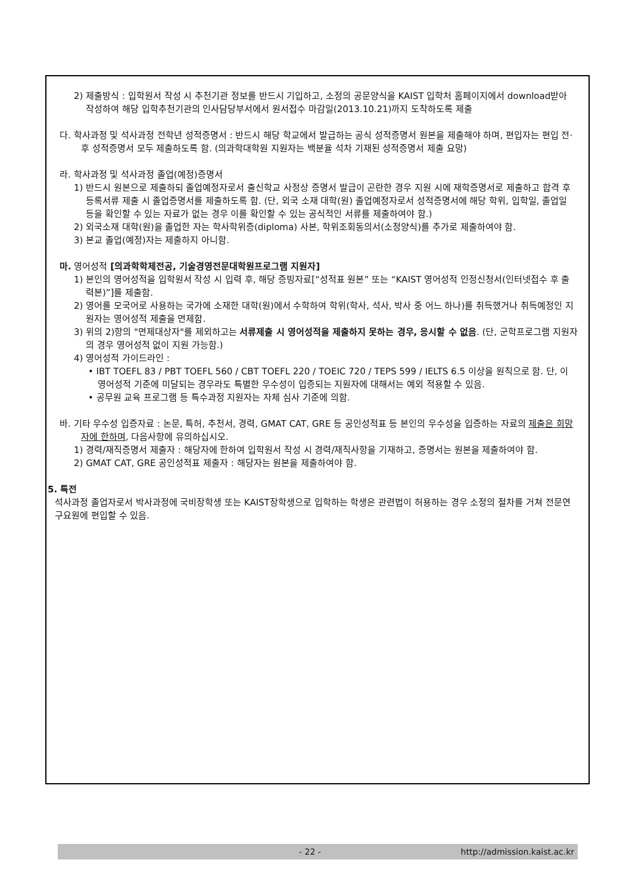2) 제출방식 : 입학원서 작성 시 추천기관 정보를 반드시 기입하고, 소정의 공문양식을 KAIST 입학처 홈페이지에서 download받아 작성하여 해당 입학추천기관의 인사담당부서에서 원서접수 마감일(2013.10.21)까지 도착하도록 제출
다. 학사과정 및 석사과정 전학년 성적증명서 : 반드시 해당 학교에서 발급하는 공식 성적증명서 원본을 제출해야 하며, 편입자는 편입 전·후 성적증명서 모두 제출하도록 함. (의과학대학원 지원자는 백분율 석차 기재된 성적증명서 제출 요망)
라. 학사과정 및 석사과정 졸업(예정)증명서
1) 반드시 원본으로 제출하되 졸업예정자로서 출신학교 사정상 증명서 발급이 곤란한 경우 지원 시에 재학증명서로 제출하고 합격 후 등록서류 제출 시 졸업증명서를 제출하도록 함. (단, 외국 소재 대학(원) 졸업예정자로서 성적증명서에 해당 학위, 입학일, 졸업일 등을 확인할 수 있는 자료가 없는 경우 이를 확인할 수 있는 공식적인 서류를 제출하여야 함.)
2) 외국소재 대학(원)을 졸업한 자는 학사학위증(diploma) 사본, 학위조회동의서(소정양식)를 추가로 제출하여야 함.
3) 본교 졸업(예정)자는 제출하지 아니함.
마. 영어성적 [의과학학제전공, 기술경영전문대학원프로그램 지원자]
1) 본인의 영어성적을 입학원서 작성 시 입력 후, 해당 증빙자료[“성적표 원본” 또는 “KAIST 영어성적 인정신청서(인터넷접수 후 출력본)”]를 제출함.
2) 영어를 모국어로 사용하는 국가에 소재한 대학(원)에서 수학하여 학위(학사, 석사, 박사 중 어느 하나)를 취득했거나 취득예정인 지원자는 영어성적 제출을 면제함.
3) 위의 2)항의 "면제대상자"를 제외하고는 서류제출 시 영어성적을 제출하지 못하는 경우, 응시할 수 없음. (단, 군학프로그램 지원자의 경우 영어성적 없이 지원 가능함.)
4) 영어성적 가이드라인 :
• IBT TOEFL 83 / PBT TOEFL 560 / CBT TOEFL 220 / TOEIC 720 / TEPS 599 / IELTS 6.5 이상을 원칙으로 함. 단, 이 영어성적 기준에 미달되는 경우라도 특별한 우수성이 입증되는 지원자에 대해서는 예외 적용할 수 있음.
• 공무원 교육 프로그램 등 특수과정 지원자는 자체 심사 기준에 의함.
바. 기타 우수성 입증자료 : 논문, 특허, 추천서, 경력, GMAT CAT, GRE 등 공인성적표 등 본인의 우수성을 입증하는 자료의 제출은 희망자에 한하며, 다음사항에 유의하십시오.
1) 경력/재직증명서 제출자 : 해당자에 한하여 입학원서 작성 시 경력/재직사항을 기재하고, 증명서는 원본을 제출하여야 함.
2) GMAT CAT, GRE 공인성적표 제출자 : 해당자는 원본을 제출하여야 함.
5. 특전
석사과정 졸업자로서 박사과정에 국비장학생 또는 KAIST장학생으로 입학하는 학생은 관련법이 허용하는 경우 소정의 절차를 거쳐 전문연구요원에 편입할 수 있음.
- 22 - http://admission.kaist.ac.kr